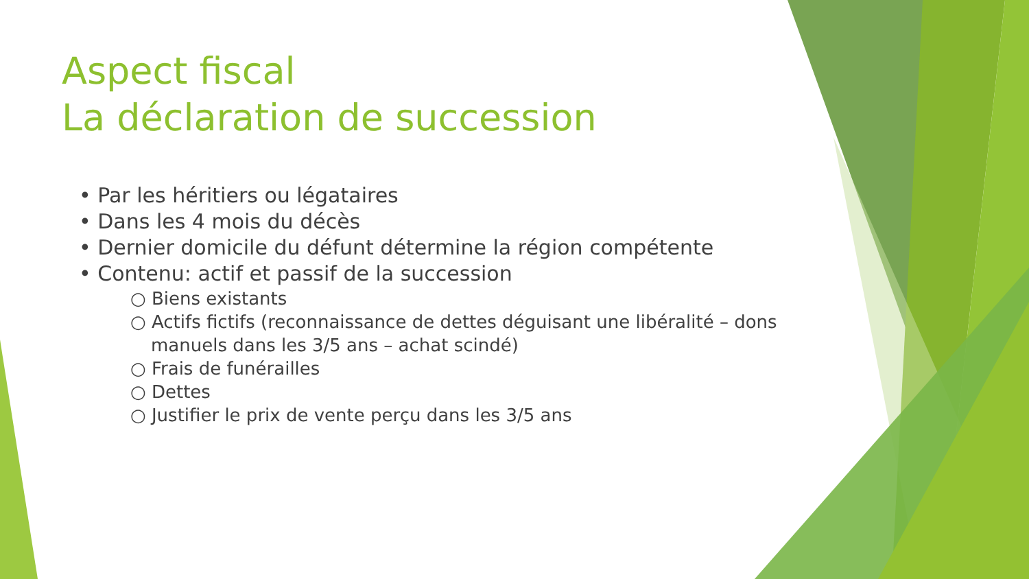Aspect fiscal
La déclaration de succession
• Par les héritiers ou légataires
• Dans les 4 mois du décès
• Dernier domicile du défunt détermine la région compétente
• Contenu: actif et passif de la succession
○ Biens existants
○ Actifs fictifs (reconnaissance de dettes déguisant une libéralité – dons manuels dans les 3/5 ans – achat scindé)
○ Frais de funérailles
○ Dettes
○ Justifier le prix de vente perçu dans les 3/5 ans